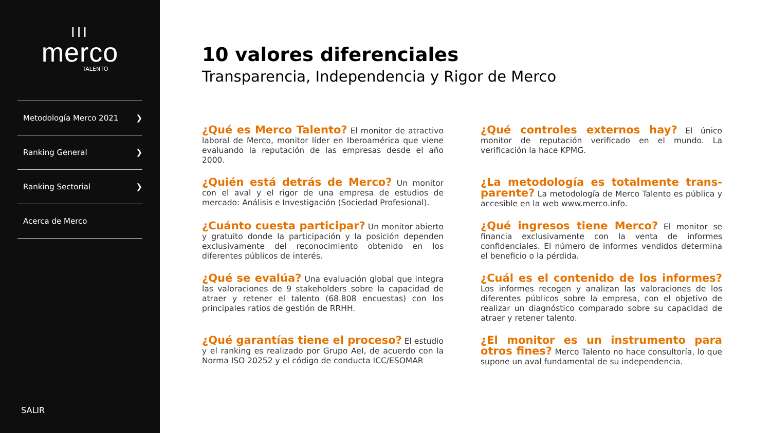III
merco
TALENTO
Metodología Merco 2021 ❯
Ranking General ❯
Ranking Sectorial ❯
Acerca de Merco
SALIR
10 valores diferenciales
Transparencia, Independencia y Rigor de Merco
¿Qué es Merco Talento? El monitor de atractivo laboral de Merco, monitor líder en Iberoamérica que viene evaluando la reputación de las empresas desde el año 2000.
¿Qué controles externos hay? El único monitor de reputación verificado en el mundo. La verificación la hace KPMG.
¿Quién está detrás de Merco? Un monitor con el aval y el rigor de una empresa de estudios de mercado: Análisis e Investigación (Sociedad Profesional).
¿La metodología es totalmente trans-parente? La metodología de Merco Talento es pública y accesible en la web www.merco.info.
¿Cuánto cuesta participar? Un monitor abierto y gratuito donde la participación y la posición dependen exclusivamente del reconocimiento obtenido en los diferentes públicos de interés.
¿Qué ingresos tiene Merco? El monitor se financia exclusivamente con la venta de informes confidenciales. El número de informes vendidos determina el beneficio o la pérdida.
¿Qué se evalúa? Una evaluación global que integra las valoraciones de 9 stakeholders sobre la capacidad de atraer y retener el talento (68.808 encuestas) con los principales ratios de gestión de RRHH.
¿Cuál es el contenido de los informes? Los informes recogen y analizan las valoraciones de los diferentes públicos sobre la empresa, con el objetivo de realizar un diagnóstico comparado sobre su capacidad de atraer y retener talento.
¿Qué garantías tiene el proceso? El estudio y el ranking es realizado por Grupo AeI, de acuerdo con la Norma ISO 20252 y el código de conducta ICC/ESOMAR
¿El monitor es un instrumento para otros fines? Merco Talento no hace consultoría, lo que supone un aval fundamental de su independencia.